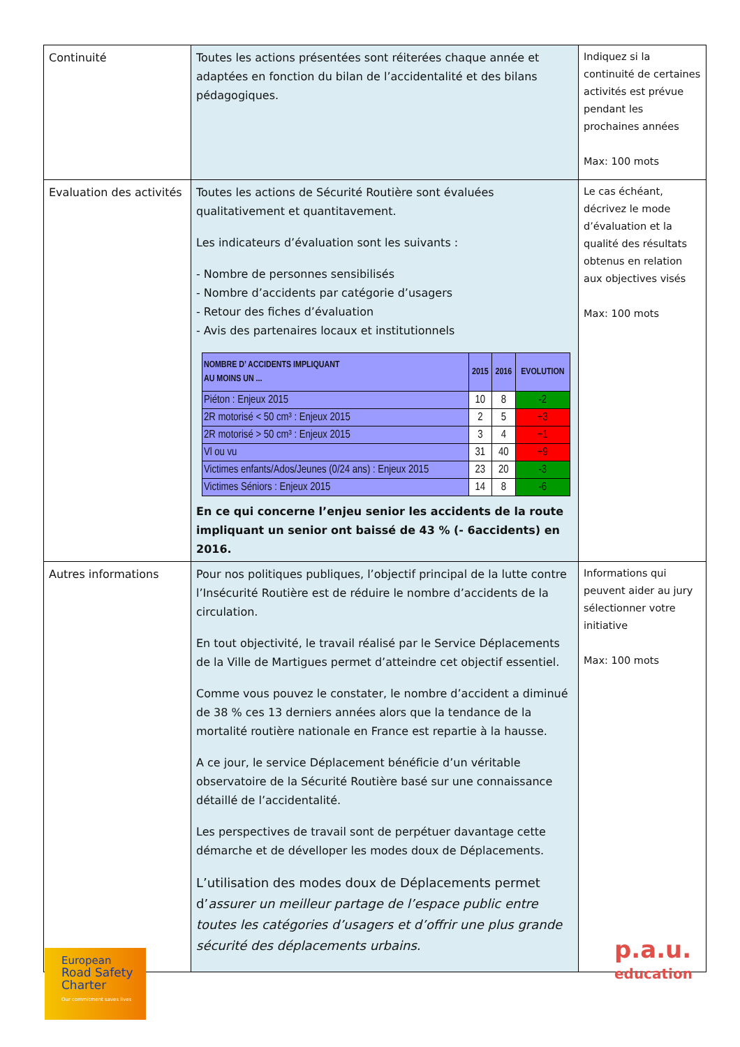| Continuité | Toutes les actions présentées sont réiterées chaque année et adaptées en fonction du bilan de l’accidentalité et des bilans pédagogiques. | Indiquez si la continuité de certaines activités est prévue pendant les prochaines années Max: 100 mots |
| Evaluation des activités | Toutes les actions de Sécurité Routière sont évaluées qualitativement et quantitavement. Les indicateurs d’évaluation sont les suivants : - Nombre de personnes sensibilisés - Nombre d’accidents par catégorie d’usagers - Retour des fiches d’évaluation - Avis des partenaires locaux et institutionnels / NOMBRE D’ ACCIDENTS IMPLIQUANT AU MOINS UN ... / 2015 / 2016 / EVOLUTION / / --- / --- / --- / --- / / Piéton : Enjeux 2015 / 10 / 8 / -2 / / 2R motorisé < 50 cm³ : Enjeux 2015 / 2 / 5 / +3 / / 2R motorisé > 50 cm³ : Enjeux 2015 / 3 / 4 / +1 / / Vl ou vu / 31 / 40 / +9 / / Victimes enfants/Ados/Jeunes (0/24 ans) : Enjeux 2015 / 23 / 20 / -3 / / Victimes Séniors : Enjeux 2015 / 14 / 8 / -6 / En ce qui concerne l’enjeu senior les accidents de la route impliquant un senior ont baissé de 43 % (- 6accidents) en 2016. | Le cas échéant, décrivez le mode d’évaluation et la qualité des résultats obtenus en relation aux objectives visés Max: 100 mots |
| Autres informations | Pour nos politiques publiques, l’objectif principal de la lutte contre l’Insécurité Routière est de réduire le nombre d’accidents de la circulation. En tout objectivité, le travail réalisé par le Service Déplacements de la Ville de Martigues permet d’atteindre cet objectif essentiel. Comme vous pouvez le constater, le nombre d’accident a diminué de 38 % ces 13 derniers années alors que la tendance de la mortalité routière nationale en France est repartie à la hausse. A ce jour, le service Déplacement bénéficie d’un véritable observatoire de la Sécurité Routière basé sur une connaissance détaillé de l’accidentalité. Les perspectives de travail sont de perpétuer davantage cette démarche et de dévelloper les modes doux de Déplacements. L’utilisation des modes doux de Déplacements permet d’ assurer un meilleur partage de l’espace public entre toutes les catégories d’usagers et d’offrir une plus grande sécurité des déplacements urbains. | Informations qui peuvent aider au jury sélectionner votre initiative Max: 100 mots |
European
Road Safety
Charter
Our commitment saves lives
p.a.u.
education